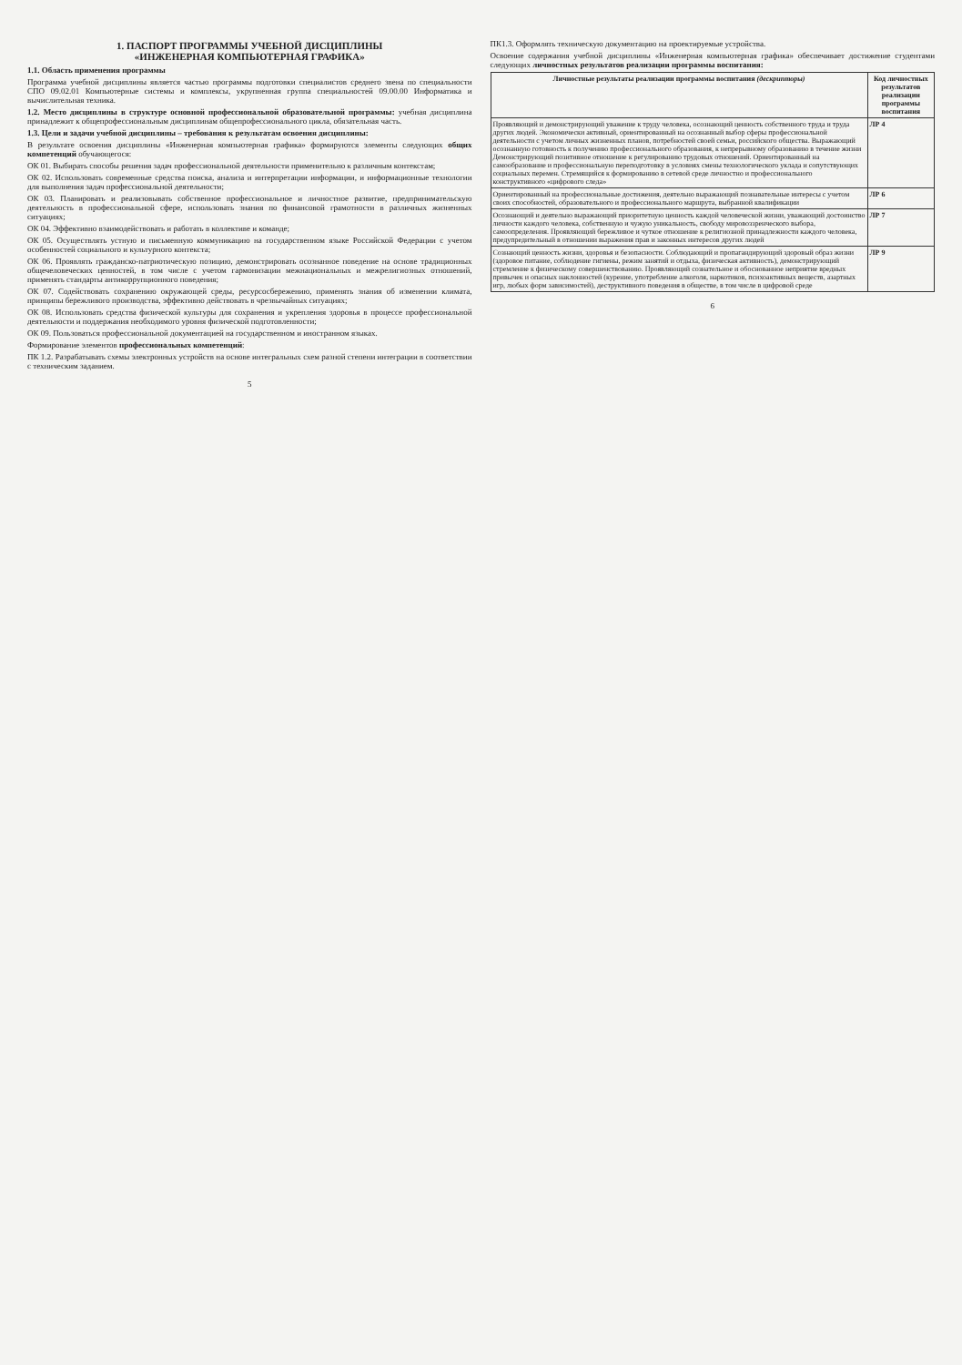1. ПАСПОРТ ПРОГРАММЫ УЧЕБНОЙ ДИСЦИПЛИНЫ
«ИНЖЕНЕРНАЯ КОМПЬЮТЕРНАЯ ГРАФИКА»
1.1. Область применения программы
Программа учебной дисциплины является частью программы подготовки специалистов среднего звена по специальности СПО 09.02.01 Компьютерные системы и комплексы, укрупненная группа специальностей 09.00.00 Информатика и вычислительная техника.
1.2. Место дисциплины в структуре основной профессиональной образовательной программы: учебная дисциплина принадлежит к общепрофессиональным дисциплинам общепрофессионального цикла, обязательная часть.
1.3. Цели и задачи учебной дисциплины – требования к результатам освоения дисциплины:
В результате освоения дисциплины «Инженерная компьютерная графика» формируются элементы следующих общих компетенций обучающегося:
ОК 01. Выбирать способы решения задач профессиональной деятельности применительно к различным контекстам;
ОК 02. Использовать современные средства поиска, анализа и интерпретации информации, и информационные технологии для выполнения задач профессиональной деятельности;
ОК 03. Планировать и реализовывать собственное профессиональное и личностное развитие, предпринимательскую деятельность в профессиональной сфере, использовать знания по финансовой грамотности в различных жизненных ситуациях;
ОК 04. Эффективно взаимодействовать и работать в коллективе и команде;
ОК 05. Осуществлять устную и письменную коммуникацию на государственном языке Российской Федерации с учетом особенностей социального и культурного контекста;
ОК 06. Проявлять гражданско-патриотическую позицию, демонстрировать осознанное поведение на основе традиционных общечеловеческих ценностей, в том числе с учетом гармонизации межнациональных и межрелигиозных отношений, применять стандарты антикоррупционного поведения;
ОК 07. Содействовать сохранению окружающей среды, ресурсосбережению, применять знания об изменении климата, принципы бережливого производства, эффективно действовать в чрезвычайных ситуациях;
ОК 08. Использовать средства физической культуры для сохранения и укрепления здоровья в процессе профессиональной деятельности и поддержания необходимого уровня физической подготовленности;
ОК 09. Пользоваться профессиональной документацией на государственном и иностранном языках.
Формирование элементов профессиональных компетенций:
ПК 1.2. Разрабатывать схемы электронных устройств на основе интегральных схем разной степени интеграции в соответствии с техническим заданием.
5
ПК1.3. Оформлять техническую документацию на проектируемые устройства.
Освоение содержания учебной дисциплины «Инженерная компьютерная графика» обеспечивает достижение студентами следующих личностных результатов реализации программы воспитания:
| Личностные результаты реализации программы воспитания (дескрипторы) | Код личностных результатов реализации программы воспитания |
| --- | --- |
| Проявляющий и демонстрирующий уважение к труду человека, осознающий ценность собственного труда и труда других людей. Экономически активный, ориентированный на осознанный выбор сферы профессиональной деятельности с учетом личных жизненных планов, потребностей своей семьи, российского общества. Выражающий осознанную готовность к получению профессионального образования, к непрерывному образованию в течение жизни Демонстрирующий позитивное отношение к регулированию трудовых отношений. Ориентированный на самообразование и профессиональную переподготовку в условиях смены технологического уклада и сопутствующих социальных перемен. Стремящийся к формированию в сетевой среде личностно и профессионального конструктивного «цифрового следа» | ЛР 4 |
| Ориентированный на профессиональные достижения, деятельно выражающий познавательные интересы с учетом своих способностей, образовательного и профессионального маршрута, выбранной квалификации | ЛР 6 |
| Осознающий и деятельно выражающий приоритетную ценность каждой человеческой жизни, уважающий достоинство личности каждого человека, собственную и чужую уникальность, свободу мировоззренческого выбора, самоопределения. Проявляющий бережливое и чуткое отношение к религиозной принадлежности каждого человека, предупредительный в отношении выражения прав и законных интересов других людей | ЛР 7 |
| Сознающий ценность жизни, здоровья и безопасности. Соблюдающий и пропагандирующий здоровый образ жизни (здоровое питание, соблюдение гигиены, режим занятий и отдыха, физическая активность), демонстрирующий стремление к физическому совершенствованию. Проявляющий сознательное и обоснованное неприятие вредных привычек и опасных наклонностей (курение, употребление алкоголя, наркотиков, психоактивных веществ, азартных игр, любых форм зависимостей), деструктивного поведения в обществе, в том числе в цифровой среде | ЛР 9 |
6